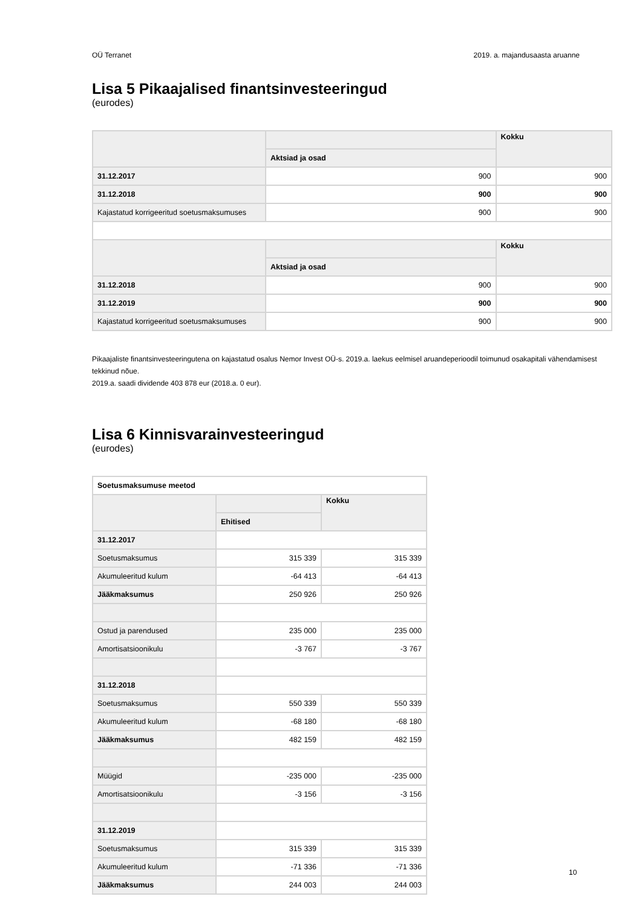OÜ Terranet 2019. a. majandusaasta aruanne
Lisa 5 Pikaajalised finantsinvesteeringud
(eurodes)
| | | Kokku |
| | Aktsiad ja osad | |
| 31.12.2017 | 900 | 900 |
| 31.12.2018 | 900 | 900 |
| Kajastatud korrigeeritud soetusmaksumuses | 900 | 900 |
| | | Kokku |
| | Aktsiad ja osad | |
| 31.12.2018 | 900 | 900 |
| 31.12.2019 | 900 | 900 |
| Kajastatud korrigeeritud soetusmaksumuses | 900 | 900 |
Pikaajaliste finantsinvesteeringutena on kajastatud osalus Nemor Invest OÜ-s. 2019.a. laekus eelmisel aruandeperioodil toimunud osakapitali vähendamisest tekkinud nõue.
2019.a. saadi dividende 403 878 eur (2018.a. 0 eur).
Lisa 6 Kinnisvarainvesteeringud
(eurodes)
| Soetusmaksumuse meetod | | |
| --- | --- | --- |
| | | Kokku |
| | Ehitised | |
| 31.12.2017 | | |
| Soetusmaksumus | 315 339 | 315 339 |
| Akumuleeritud kulum | -64 413 | -64 413 |
| Jääkmaksumus | 250 926 | 250 926 |
| Ostud ja parendused | 235 000 | 235 000 |
| Amortisatsioonikulu | -3 767 | -3 767 |
| 31.12.2018 | | |
| Soetusmaksumus | 550 339 | 550 339 |
| Akumuleeritud kulum | -68 180 | -68 180 |
| Jääkmaksumus | 482 159 | 482 159 |
| Müügid | -235 000 | -235 000 |
| Amortisatsioonikulu | -3 156 | -3 156 |
| 31.12.2019 | | |
| Soetusmaksumus | 315 339 | 315 339 |
| Akumuleeritud kulum | -71 336 | -71 336 |
| Jääkmaksumus | 244 003 | 244 003 |
10